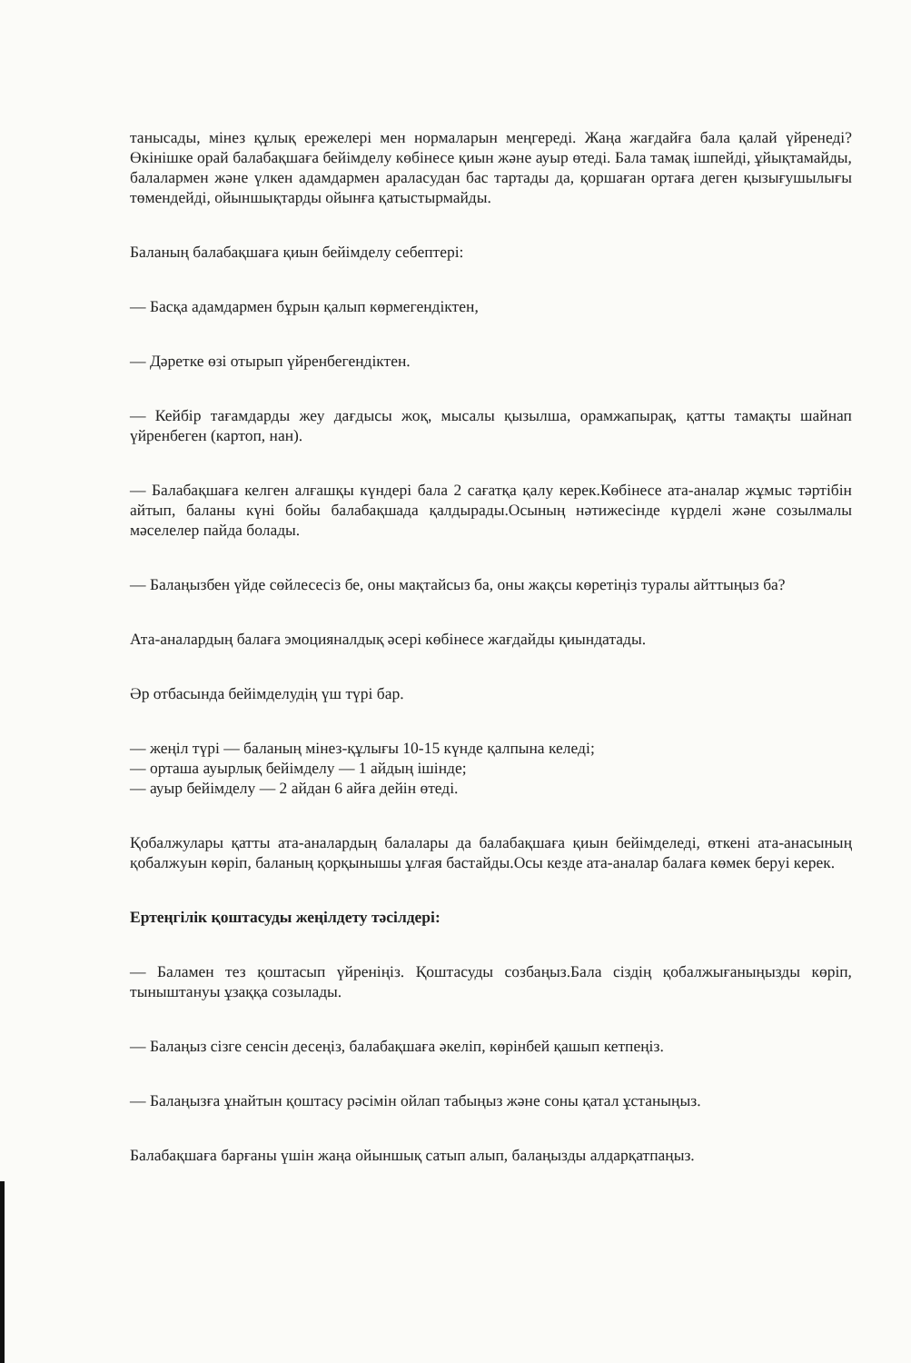танысады, мінез құлық ережелері мен нормаларын меңгереді. Жаңа жағдайға бала қалай үйренеді? Өкінішке орай балабақшаға бейімделу көбінесе қиын және ауыр өтеді. Бала тамақ ішпейді, ұйықтамайды, балалармен және үлкен адамдармен араласудан бас тартады да, қоршаған ортаға деген қызығушылығы төмендейді, ойыншықтарды ойынға қатыстырмайды.
Баланың балабақшаға қиын бейімделу себептері:
— Басқа адамдармен бұрын қалып көрмегендіктен,
— Дәретке өзі отырып үйренбегендіктен.
— Кейбір тағамдарды жеу дағдысы жоқ, мысалы қызылша, орамжапырақ, қатты тамақты шайнап үйренбеген (картоп, нан).
— Балабақшаға келген алғашқы күндері бала 2 сағатқа қалу керек.Көбінесе ата-аналар жұмыс тәртібін айтып, баланы күні бойы балабақшада қалдырады.Осының нәтижесінде күрделі және созылмалы мәселелер пайда болады.
— Балаңызбен үйде сөйлесесіз бе, оны мақтайсыз ба, оны жақсы көретіңіз туралы айттыңыз ба?
Ата-аналардың балаға эмоцияналдық әсері көбінесе жағдайды қиындатады.
Әр отбасында бейімделудің үш түрі бар.
— жеңіл түрі — баланың мінез-құлығы 10-15 күнде қалпына келеді;
— орташа ауырлық бейімделу — 1 айдың ішінде;
— ауыр бейімделу — 2 айдан 6 айға дейін өтеді.
Қобалжулары қатты ата-аналардың балалары да балабақшаға қиын бейімделеді, өткені ата-анасының қобалжуын көріп, баланың қорқынышы ұлғая бастайды.Осы кезде ата-аналар балаға көмек беруі керек.
Ертеңгілік қоштасуды жеңілдету тәсілдері:
— Баламен тез қоштасып үйреніңіз. Қоштасуды созбаңыз.Бала сіздің қобалжығаныңызды көріп, тыныштануы ұзаққа созылады.
— Балаңыз сізге сенсін десеңіз, балабақшаға әкеліп, көрінбей қашып кетпеңіз.
— Балаңызға ұнайтын қоштасу рәсімін ойлап табыңыз және соны қатал ұстаныңыз.
Балабақшаға барғаны үшін жаңа ойыншық сатып алып, балаңызды алдарқатпаңыз.